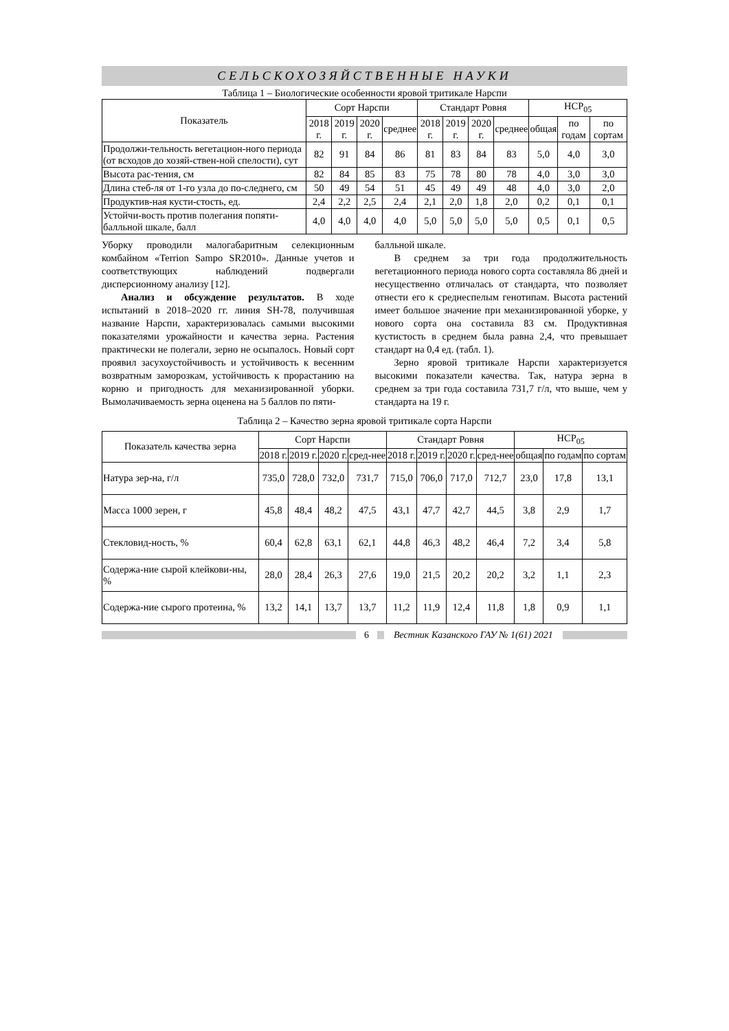СЕЛЬСКОХОЗЯЙСТВЕННЫЕ НАУКИ
Таблица 1 – Биологические особенности яровой тритикале Нарспи
| Показатель | Сорт Нарспи | | | | Стандарт Ровня | | | | НСР<sub>05</sub> | | |
| --- | --- | --- | --- | --- | --- | --- | --- | --- | --- | --- | --- |
| | 2018 г. | 2019 г. | 2020 г. | среднее | 2018 г. | 2019 г. | 2020 г. | среднее | общая | по годам | по сортам |
| Продолжи-тельность вегетацион-ного периода (от всходов до хозяй-ствен-ной спелости), сут | 82 | 91 | 84 | 86 | 81 | 83 | 84 | 83 | 5,0 | 4,0 | 3,0 |
| Высота рас-тения, см | 82 | 84 | 85 | 83 | 75 | 78 | 80 | 78 | 4,0 | 3,0 | 3,0 |
| Длина стеб-ля от 1-го узла до по-следнего, см | 50 | 49 | 54 | 51 | 45 | 49 | 49 | 48 | 4,0 | 3,0 | 2,0 |
| Продуктив-ная кусти-стость, ед. | 2,4 | 2,2 | 2,5 | 2,4 | 2,1 | 2,0 | 1,8 | 2,0 | 0,2 | 0,1 | 0,1 |
| Устойчи-вость против полегания попяти-балльной шкале, балл | 4,0 | 4,0 | 4,0 | 4,0 | 5,0 | 5,0 | 5,0 | 5,0 | 0,5 | 0,1 | 0,5 |
Уборку проводили малогабаритным селекционным комбайном «Terrion Sampo SR2010». Данные учетов и соответствующих наблюдений подвергали дисперсионному анализу [12].
Анализ и обсуждение результатов. В ходе испытаний в 2018–2020 гг. линия SH-78, получившая название Нарспи, характеризовалась самыми высокими показателями урожайности и качества зерна. Растения практически не полегали, зерно не осыпалось. Новый сорт проявил засухоустойчивость и устойчивость к весенним возвратным заморозкам, устойчивость к прорастанию на корню и пригодность для механизированной уборки. Вымолачиваемость зерна оценена на 5 баллов по пяти-
балльной шкале.
В среднем за три года продолжительность вегетационного периода нового сорта составляла 86 дней и несущественно отличалась от стандарта, что позволяет отнести его к среднеспелым генотипам. Высота растений имеет большое значение при механизированной уборке, у нового сорта она составила 83 см. Продуктивная кустистость в среднем была равна 2,4, что превышает стандарт на 0,4 ед. (табл. 1).
Зерно яровой тритикале Нарспи характеризуется высокими показатели качества. Так, натура зерна в среднем за три года составила 731,7 г/л, что выше, чем у стандарта на 19 г.
Таблица 2 – Качество зерна яровой тритикале сорта Нарспи
| Показатель качества зерна | Сорт Нарспи | | | | Стандарт Ровня | | | | НСР<sub>05</sub> | | |
| --- | --- | --- | --- | --- | --- | --- | --- | --- | --- | --- | --- |
| | 2018 г. | 2019 г. | 2020 г. | сред-нее | 2018 г. | 2019 г. | 2020 г. | сред-нее | общая | по годам | по сортам |
| Натура зер-на, г/л | 735,0 | 728,0 | 732,0 | 731,7 | 715,0 | 706,0 | 717,0 | 712,7 | 23,0 | 17,8 | 13,1 |
| Масса 1000 зерен, г | 45,8 | 48,4 | 48,2 | 47,5 | 43,1 | 47,7 | 42,7 | 44,5 | 3,8 | 2,9 | 1,7 |
| Стекловид-ность, % | 60,4 | 62,8 | 63,1 | 62,1 | 44,8 | 46,3 | 48,2 | 46,4 | 7,2 | 3,4 | 5,8 |
| Содержа-ние сырой клейкови-ны, % | 28,0 | 28,4 | 26,3 | 27,6 | 19,0 | 21,5 | 20,2 | 20,2 | 3,2 | 1,1 | 2,3 |
| Содержа-ние сырого протеина, % | 13,2 | 14,1 | 13,7 | 13,7 | 11,2 | 11,9 | 12,4 | 11,8 | 1,8 | 0,9 | 1,1 |
6
Вестник Казанского ГАУ № 1(61) 2021